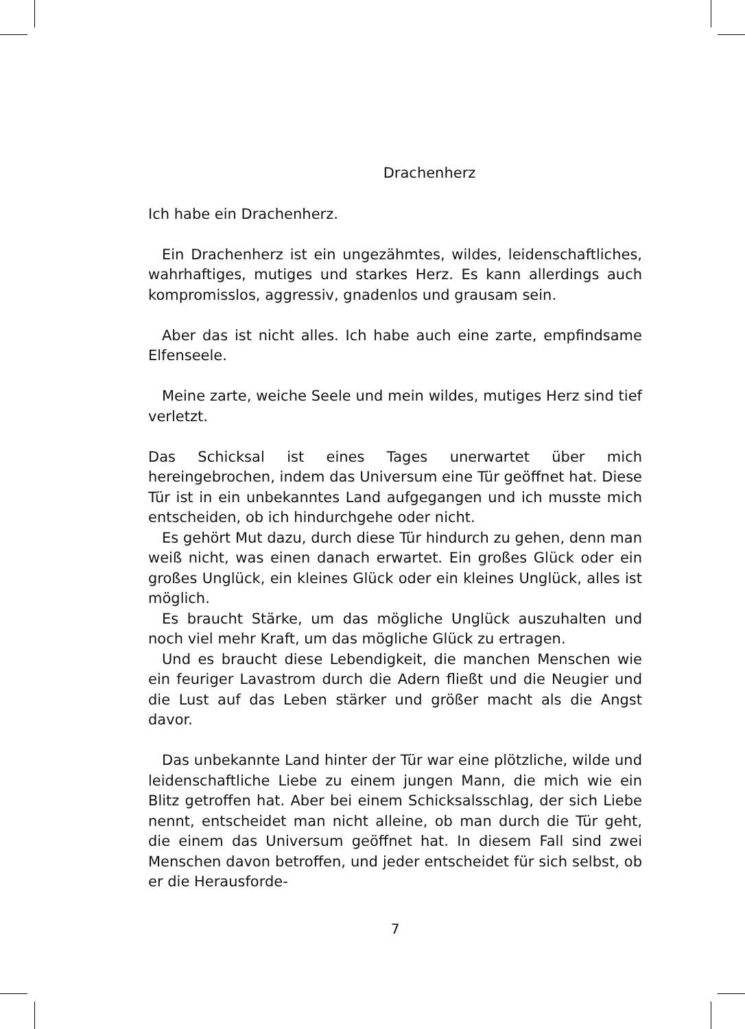Drachenherz
Ich habe ein Drachenherz.
Ein Drachenherz ist ein ungezähmtes, wildes, leidenschaftliches, wahrhaftiges, mutiges und starkes Herz. Es kann allerdings auch kompromisslos, aggressiv, gnadenlos und grausam sein.
Aber das ist nicht alles. Ich habe auch eine zarte, empfindsame Elfenseele.
Meine zarte, weiche Seele und mein wildes, mutiges Herz sind tief verletzt.
Das Schicksal ist eines Tages unerwartet über mich hereingebrochen, indem das Universum eine Tür geöffnet hat. Diese Tür ist in ein unbekanntes Land aufgegangen und ich musste mich entscheiden, ob ich hindurchgehe oder nicht.
Es gehört Mut dazu, durch diese Tür hindurch zu gehen, denn man weiß nicht, was einen danach erwartet. Ein großes Glück oder ein großes Unglück, ein kleines Glück oder ein kleines Unglück, alles ist möglich.
Es braucht Stärke, um das mögliche Unglück auszuhalten und noch viel mehr Kraft, um das mögliche Glück zu ertragen.
Und es braucht diese Lebendigkeit, die manchen Menschen wie ein feuriger Lavastrom durch die Adern fließt und die Neugier und die Lust auf das Leben stärker und größer macht als die Angst davor.
Das unbekannte Land hinter der Tür war eine plötzliche, wilde und leidenschaftliche Liebe zu einem jungen Mann, die mich wie ein Blitz getroffen hat. Aber bei einem Schicksalsschlag, der sich Liebe nennt, entscheidet man nicht alleine, ob man durch die Tür geht, die einem das Universum geöffnet hat. In diesem Fall sind zwei Menschen davon betroffen, und jeder entscheidet für sich selbst, ob er die Herausforde-
7